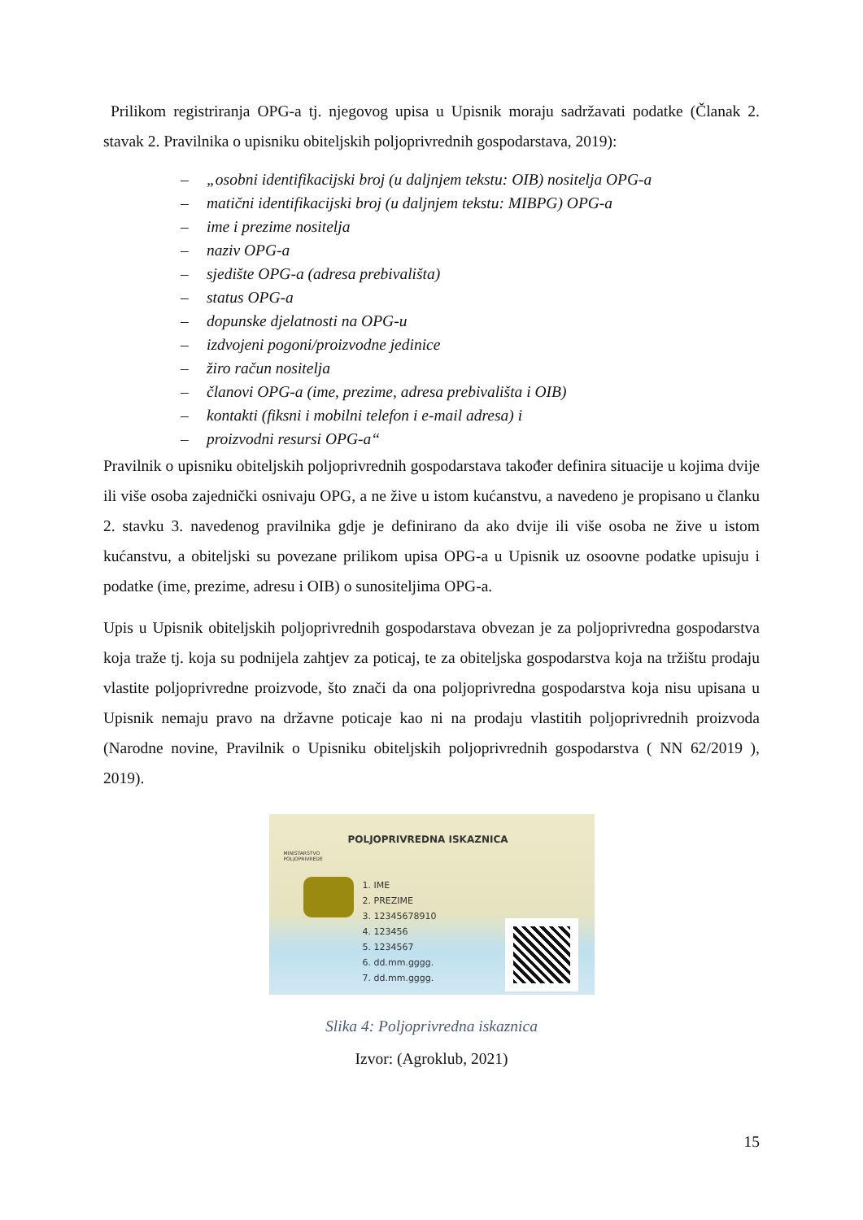Prilikom registriranja OPG-a tj. njegovog upisa u Upisnik moraju sadržavati podatke (Članak 2. stavak 2. Pravilnika o upisniku obiteljskih poljoprivrednih gospodarstava, 2019):
– „osobni identifikacijski broj (u daljnjem tekstu: OIB) nositelja OPG-a
– matični identifikacijski broj (u daljnjem tekstu: MIBPG) OPG-a
– ime i prezime nositelja
– naziv OPG-a
– sjedište OPG-a (adresa prebivališta)
– status OPG-a
– dopunske djelatnosti na OPG-u
– izdvojeni pogoni/proizvodne jedinice
– žiro račun nositelja
– članovi OPG-a (ime, prezime, adresa prebivališta i OIB)
– kontakti (fiksni i mobilni telefon i e-mail adresa) i
– proizvodni resursi OPG-a“
Pravilnik o upisniku obiteljskih poljoprivrednih gospodarstava također definira situacije u kojima dvije ili više osoba zajednički osnivaju OPG, a ne žive u istom kućanstvu, a navedeno je propisano u članku 2. stavku 3. navedenog pravilnika gdje je definirano da ako dvije ili više osoba ne žive u istom kućanstvu, a obiteljski su povezane prilikom upisa OPG-a u Upisnik uz osoovne podatke upisuju i podatke (ime, prezime, adresu i OIB) o sunositeljima OPG-a.
Upis u Upisnik obiteljskih poljoprivrednih gospodarstava obvezan je za poljoprivredna gospodarstva koja traže tj. koja su podnijela zahtjev za poticaj, te za obiteljska gospodarstva koja na tržištu prodaju vlastite poljoprivredne proizvode, što znači da ona poljoprivredna gospodarstva koja nisu upisana u Upisnik nemaju pravo na državne poticaje kao ni na prodaju vlastitih poljoprivrednih proizvoda (Narodne novine, Pravilnik o Upisniku obiteljskih poljoprivrednih gospodarstva ( NN 62/2019 ), 2019).
POLJOPRIVREDNA ISKAZNICA
MINISTARSTVO
POLJOPRIVREDE
1. IME
2. PREZIME
3. 12345678910
4. 123456
5. 1234567
6. dd.mm.gggg.
7. dd.mm.gggg.
Slika 4: Poljoprivredna iskaznica
Izvor: (Agroklub, 2021)
15